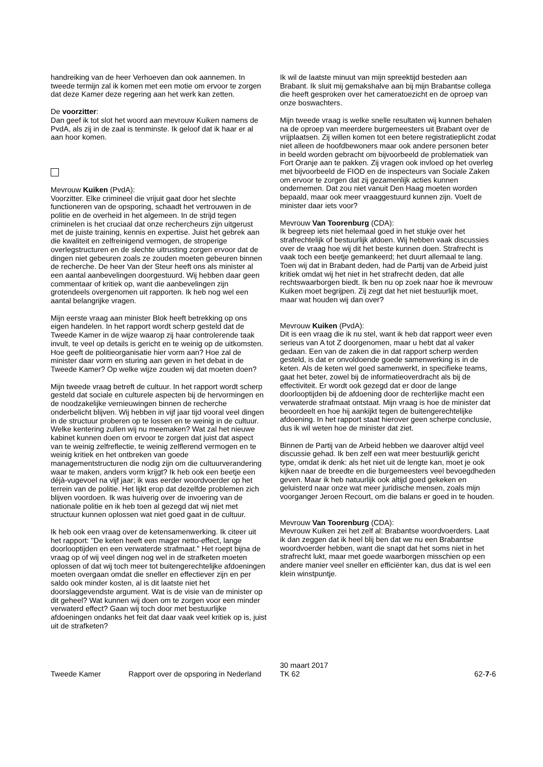handreiking van de heer Verhoeven dan ook aannemen. In tweede termijn zal ik komen met een motie om ervoor te zorgen dat deze Kamer deze regering aan het werk kan zetten.
De voorzitter:
Dan geef ik tot slot het woord aan mevrouw Kuiken namens de PvdA, als zij in de zaal is tenminste. Ik geloof dat ik haar er al aan hoor komen.
Mevrouw Kuiken (PvdA):
Voorzitter. Elke crimineel die vrijuit gaat door het slechte functioneren van de opsporing, schaadt het vertrouwen in de politie en de overheid in het algemeen. In de strijd tegen criminelen is het cruciaal dat onze rechercheurs zijn uitge­rust met de juiste training, kennis en expertise. Juist het gebrek aan die kwaliteit en zelfreinigend vermogen, de stroperige overlegstructuren en de slechte uitrusting zorgen ervoor dat de dingen niet gebeuren zoals ze zouden moeten gebeuren binnen de recherche. De heer Van der Steur heeft ons als minister al een aantal aanbevelingen doorgestuurd. Wij hebben daar geen commentaar of kritiek op, want die aanbevelingen zijn grotendeels overgenomen uit rapporten. Ik heb nog wel een aantal belangrijke vragen.
Mijn eerste vraag aan minister Blok heeft betrekking op ons eigen handelen. In het rapport wordt scherp gesteld dat de Tweede Kamer in de wijze waarop zij haar controlerende taak invult, te veel op details is gericht en te weinig op de uitkomsten. Hoe geeft de politieorganisatie hier vorm aan? Hoe zal de minister daar vorm en sturing aan geven in het debat in de Tweede Kamer? Op welke wijze zouden wij dat moeten doen?
Mijn tweede vraag betreft de cultuur. In het rapport wordt scherp gesteld dat sociale en culturele aspecten bij de her­vormingen en de noodzakelijke vernieuwingen binnen de recherche onderbelicht blijven. Wij hebben in vijf jaar tijd vooral veel dingen in de structuur proberen op te lossen en te weinig in de cultuur. Welke kentering zullen wij nu meemaken? Wat zal het nieuwe kabinet kunnen doen om ervoor te zorgen dat juist dat aspect van te weinig zelfreflec­tie, te weinig zelflerend vermogen en te weinig kritiek en het ontbreken van goede managementstructuren die nodig zijn om die cultuurverandering waar te maken, anders vorm krijgt? Ik heb ook een beetje een déjà-vugevoel na vijf jaar; ik was eerder woordvoerder op het terrein van de politie. Het lijkt erop dat dezelfde problemen zich blijven voordoen. Ik was huiverig over de invoering van de nationale politie en ik heb toen al gezegd dat wij niet met structuur kunnen oplossen wat niet goed gaat in de cultuur.
Ik heb ook een vraag over de ketensamenwerking. Ik citeer uit het rapport: "De keten heeft een mager netto-effect, lange doorlooptijden en een verwaterde strafmaat." Het roept bijna de vraag op of wij veel dingen nog wel in de strafketen moeten oplossen of dat wij toch meer tot buiten­gerechtelijke afdoeningen moeten overgaan omdat die sneller en effectiever zijn en per saldo ook minder kosten, al is dit laatste niet het doorslaggevendste argument. Wat is de visie van de minister op dit geheel? Wat kunnen wij doen om te zorgen voor een minder verwaterd effect? Gaan wij toch door met bestuurlijke afdoeningen ondanks het feit dat daar vaak veel kritiek op is, juist uit de strafketen?
Ik wil de laatste minuut van mijn spreektijd besteden aan Brabant. Ik sluit mij gemakshalve aan bij mijn Brabantse collega die heeft gesproken over het cameratoezicht en de oproep van onze boswachters.
Mijn tweede vraag is welke snelle resultaten wij kunnen behalen na de oproep van meerdere burgemeesters uit Brabant over de vrijplaatsen. Zij willen komen tot een betere registratieplicht zodat niet alleen de hoofdbewoners maar ook andere personen beter in beeld worden gebracht om bijvoorbeeld de problematiek van Fort Oranje aan te pakken. Zij vragen ook invloed op het overleg met bijvoorbeeld de FIOD en de inspecteurs van Sociale Zaken om ervoor te zorgen dat zij gezamenlijk acties kunnen ondernemen. Dat zou niet vanuit Den Haag moeten worden bepaald, maar ook meer vraaggestuurd kunnen zijn. Voelt de minister daar iets voor?
Mevrouw Van Toorenburg (CDA):
Ik begreep iets niet helemaal goed in het stukje over het strafrechtelijk of bestuurlijk afdoen. Wij hebben vaak discus­sies over de vraag hoe wij dit het beste kunnen doen. Strafrecht is vaak toch een beetje gemankeerd; het duurt allemaal te lang. Toen wij dat in Brabant deden, had de Partij van de Arbeid juist kritiek omdat wij het niet in het strafrecht deden, dat alle rechtswaarborgen biedt. Ik ben nu op zoek naar hoe ik mevrouw Kuiken moet begrijpen. Zij zegt dat het niet bestuurlijk moet, maar wat houden wij dan over?
Mevrouw Kuiken (PvdA):
Dit is een vraag die ik nu stel, want ik heb dat rapport weer even serieus van A tot Z doorgenomen, maar u hebt dat al vaker gedaan. Een van de zaken die in dat rapport scherp werden gesteld, is dat er onvoldoende goede samenwerking is in de keten. Als de keten wel goed samenwerkt, in speci­fieke teams, gaat het beter, zowel bij de informatieover­dracht als bij de effectiviteit. Er wordt ook gezegd dat er door de lange doorlooptijden bij de afdoening door de rechterlijke macht een verwaterde strafmaat ontstaat. Mijn vraag is hoe de minister dat beoordeelt en hoe hij aankijkt tegen de buitengerechtelijke afdoening. In het rapport staat hierover geen scherpe conclusie, dus ik wil weten hoe de minister dat ziet.
Binnen de Partij van de Arbeid hebben we daarover altijd veel discussie gehad. Ik ben zelf een wat meer bestuurlijk gericht type, omdat ik denk: als het niet uit de lengte kan, moet je ook kijken naar de breedte en die burgemeesters veel bevoegdheden geven. Maar ik heb natuurlijk ook altijd goed gekeken en geluisterd naar onze wat meer juridische mensen, zoals mijn voorganger Jeroen Recourt, om die balans er goed in te houden.
Mevrouw Van Toorenburg (CDA):
Mevrouw Kuiken zei het zelf al: Brabantse woordvoerders. Laat ik dan zeggen dat ik heel blij ben dat we nu een Bra­bantse woordvoerder hebben, want die snapt dat het soms niet in het strafrecht lukt, maar met goede waarborgen misschien op een andere manier veel sneller en efficiënter kan, dus dat is wel een klein winstpuntje.
Tweede Kamer Rapport over de opsporing in Nederland
30 maart 2017
TK 62
62-7-6